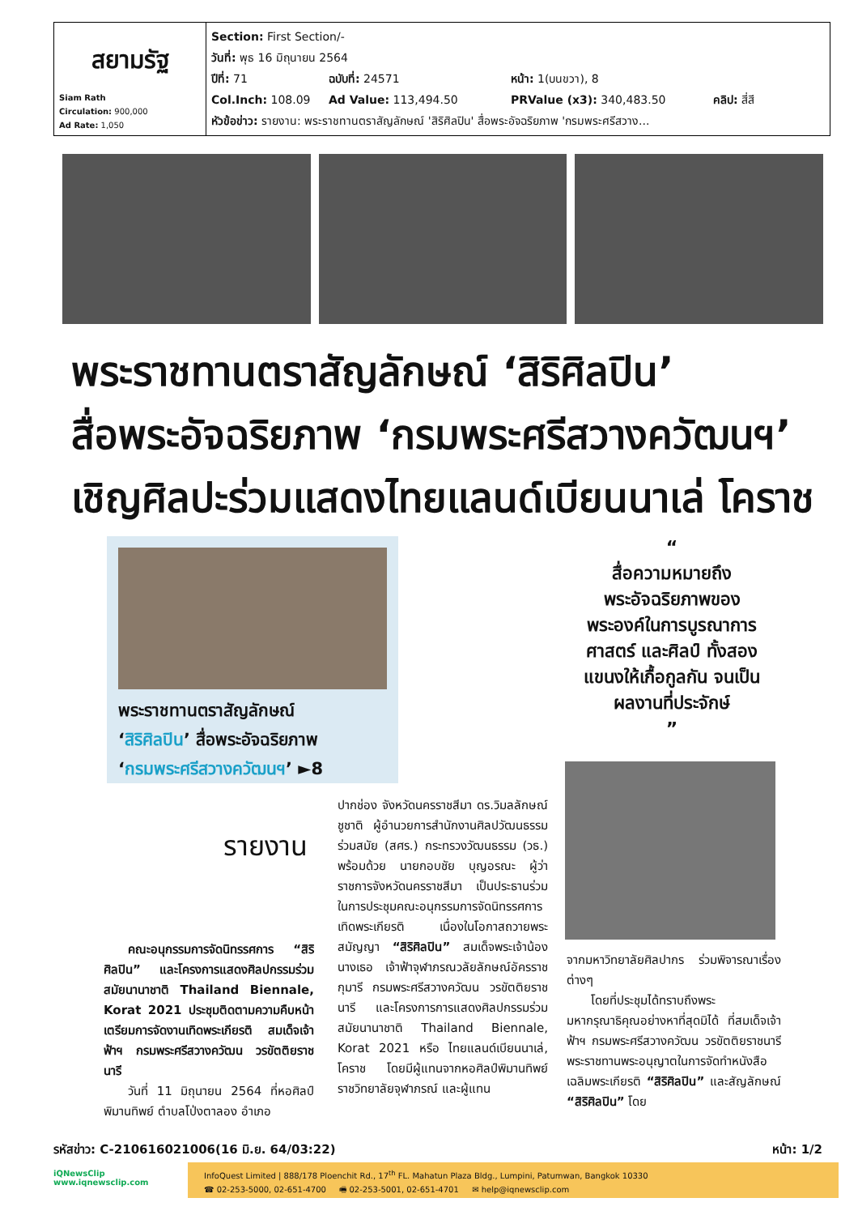| สยามรัฐ Siam Rath Circulation: 900,000 Ad Rate: 1,050 | Section: First Section/- วันที่: พุธ 16 มิถุนายน 2564 ปีที่: 71 ฉบับที่: 24571 หน้า: 1(บนขวา), 8 Col.Inch: 108.09 Ad Value: 113,494.50 PRValue (x3): 340,483.50 คลิป: สี่สี หัวข้อข่าว: รายงาน: พระราชทานตราสัญลักษณ์ 'สิริศิลปิน' สื่อพระอัจฉริยภาพ 'กรมพระศรีสวาง... |
พระราชทานตราสัญลักษณ์ ‘สิริศิลปิน’
สื่อพระอัจฉริยภาพ ‘กรมพระศรีสวางควัฒนฯ’
เชิญศิลปะร่วมแสดงไทยแลนด์เบียนนาเล่ โคราช
พระราชทานตราสัญลักษณ์
‘สิริศิลปิน’ สื่อพระอัจฉริยภาพ
‘กรมพระศรีสวางควัฒนฯ’ ►8
“
สื่อความหมายถึง
พระอัจฉริยภาพของ
พระองค์ในการบูรณาการ
ศาสตร์ และศิลป์ ทั้งสอง
แขนงให้เกื้อกูลกัน จนเป็น
ผลงานที่ประจักษ์
”
รายงาน
  คณะอนุกรรมการจัดนิทรรศการ “สิริศิลปิน” และโครงการแสดงศิลปกรรมร่วมสมัยนานาชาติ Thailand Biennale, Korat 2021 ประชุมติดตามความคืบหน้าเตรียมการจัดงานเทิดพระเกียรติ สมเด็จเจ้าฟ้าฯ กรมพระศรีสวางควัฒน วรขัตติยราชนารี
  วันที่ 11 มิถุนายน 2564 ที่หอศิลป์พิมานทิพย์ ตำบลโป่งตาลอง อำเภอ
ปากช่อง จังหวัดนครราชสีมา ดร.วิมลลักษณ์ ชูชาติ ผู้อำนวยการสำนักงานศิลปวัฒนธรรมร่วมสมัย (สศร.) กระทรวงวัฒนธรรม (วธ.) พร้อมด้วย นายกอบชัย บุญอรณะ ผู้ว่าราชการจังหวัดนครราชสีมา เป็นประธานร่วมในการประชุมคณะอนุกรรมการจัดนิทรรศการเทิดพระเกียรติ เนื่องในโอกาสถวายพระสมัญญา “สิริศิลปิน” สมเด็จพระเจ้าน้องนางเธอ เจ้าฟ้าจุฬาภรณวลัยลักษณ์อัครราชกุมารี กรมพระศรีสวางควัฒน วรขัตติยราชนารี และโครงการการแสดงศิลปกรรมร่วมสมัยนานาชาติ Thailand Biennale, Korat 2021 หรือ ไทยแลนด์เบียนนาเล่, โคราช โดยมีผู้แทนจากหอศิลป์พิมานทิพย์ ราชวิทยาลัยจุฬาภรณ์ และผู้แทน
จากมหาวิทยาลัยศิลปากร ร่วมพิจารณาเรื่องต่างๆ
  โดยที่ประชุมได้ทราบถึงพระมหากรุณาธิคุณอย่างหาที่สุดมิได้ ที่สมเด็จเจ้าฟ้าฯ กรมพระศรีสวางควัฒน วรขัตติยราชนารี พระราชทานพระอนุญาตในการจัดทำหนังสือเฉลิมพระเกียรติ “สิริศิลปิน” และสัญลักษณ์ “สิริศิลปิน” โดย
รหัสข่าว: C-210616021006(16 มิ.ย. 64/03:22) หน้า: 1/2
iQNewsClip
www.iqnewsclip.com
InfoQuest Limited | 888/178 Ploenchit Rd., 17<sup>th</sup> FL. Mahatun Plaza Bldg., Lumpini, Patumwan, Bangkok 10330
☎ 02-253-5000, 02-651-4700   🖷 02-253-5001, 02-651-4701   ✉ help@iqnewsclip.com